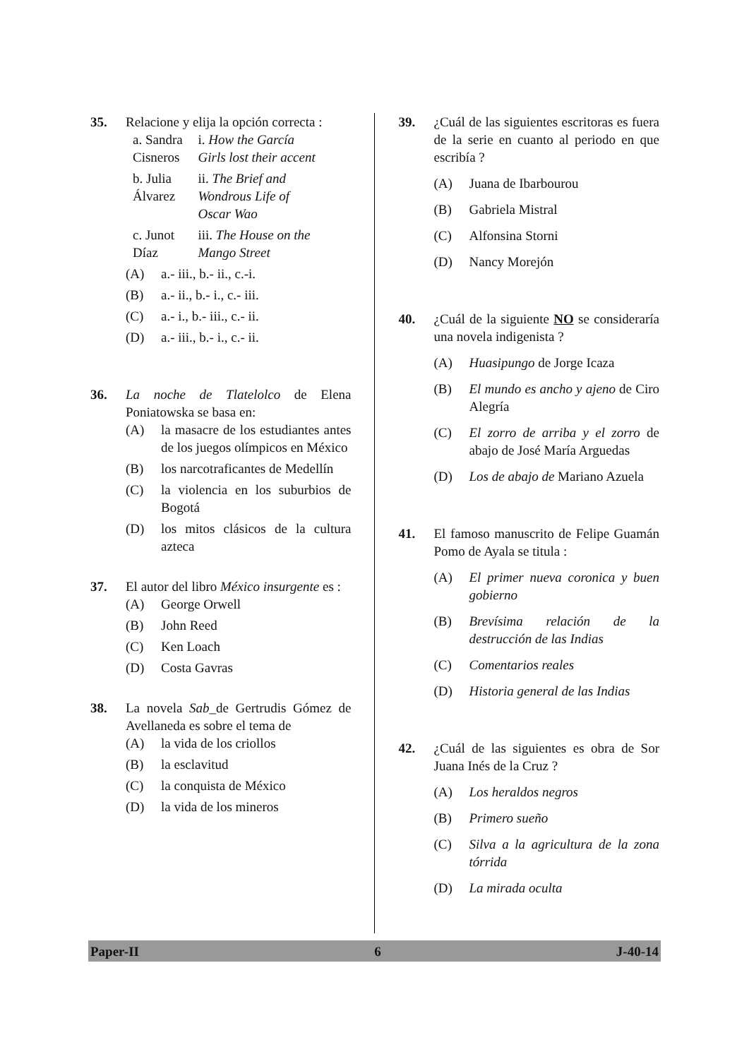35. Relacione y elija la opción correcta :
| a. Sandra Cisneros | i. How the García Girls lost their accent |
| b. Julia Álvarez | ii. The Brief and Wondrous Life of Oscar Wao |
| c. Junot Díaz | iii. The House on the Mango Street |
(A) a.- iii., b.- ii., c.-i.
(B) a.- ii., b.- i., c.- iii.
(C) a.- i., b.- iii., c.- ii.
(D) a.- iii., b.- i., c.- ii.
36. La noche de Tlatelolco de Elena Poniatowska se basa en:
(A) la masacre de los estudiantes antes de los juegos olímpicos en México
(B) los narcotraficantes de Medellín
(C) la violencia en los suburbios de Bogotá
(D) los mitos clásicos de la cultura azteca
37. El autor del libro México insurgente es :
(A) George Orwell
(B) John Reed
(C) Ken Loach
(D) Costa Gavras
38. La novela Sab_de Gertrudis Gómez de Avellaneda es sobre el tema de
(A) la vida de los criollos
(B) la esclavitud
(C) la conquista de México
(D) la vida de los mineros
39. ¿Cuál de las siguientes escritoras es fuera de la serie en cuanto al periodo en que escribía ?
(A) Juana de Ibarbourou
(B) Gabriela Mistral
(C) Alfonsina Storni
(D) Nancy Morejón
40. ¿Cuál de la siguiente NO se consideraría una novela indigenista ?
(A) Huasipungo de Jorge Icaza
(B) El mundo es ancho y ajeno de Ciro Alegría
(C) El zorro de arriba y el zorro de abajo de José María Arguedas
(D) Los de abajo de Mariano Azuela
41. El famoso manuscrito de Felipe Guamán Pomo de Ayala se titula :
(A) El primer nueva coronica y buen gobierno
(B) Brevísima relación de la destrucción de las Indias
(C) Comentarios reales
(D) Historia general de las Indias
42. ¿Cuál de las siguientes es obra de Sor Juana Inés de la Cruz ?
(A) Los heraldos negros
(B) Primero sueño
(C) Silva a la agricultura de la zona tórrida
(D) La mirada oculta
Paper-II 6 J-40-14